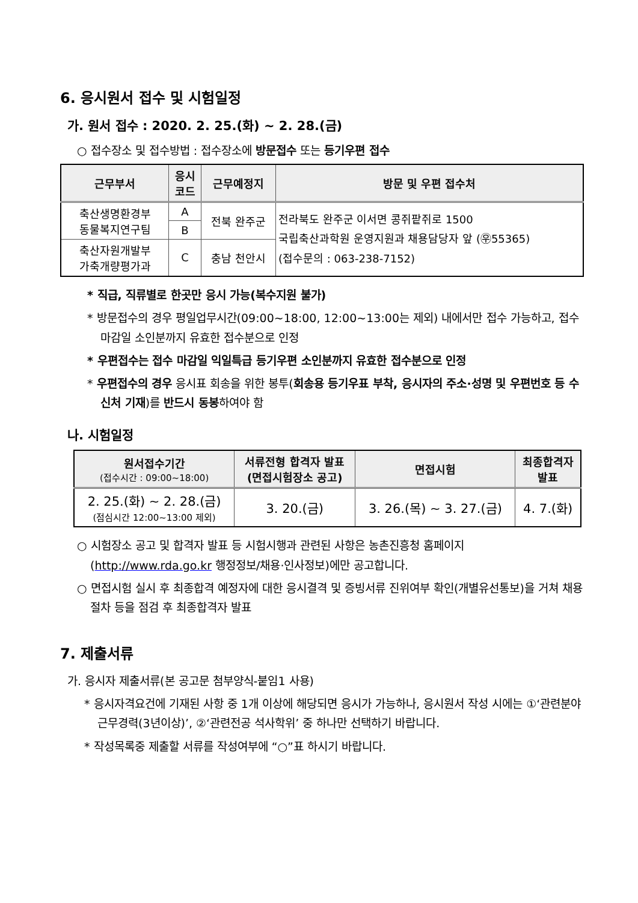6. 응시원서 접수 및 시험일정
가. 원서 접수 : 2020. 2. 25.(화) ~ 2. 28.(금)
○ 접수장소 및 접수방법 : 접수장소에 방문접수 또는 등기우편 접수
| 근무부서 | 응시 코드 | 근무예정지 | 방문 및 우편 접수처 |
| --- | --- | --- | --- |
| 축산생명환경부 동물복지연구팀 | A | 전북 완주군 | 전라북도 완주군 이서면 콩쥐팥쥐로 1500 국립축산과학원 운영지원과 채용담당자 앞 (㉾55365) (접수문의 : 063-238-7152) |
| | B | | |
| 축산자원개발부 가축개량평가과 | C | 충남 천안시 | |
* 직급, 직류별로 한곳만 응시 가능(복수지원 불가)
* 방문접수의 경우 평일업무시간(09:00~18:00, 12:00~13:00는 제외) 내에서만 접수 가능하고, 접수마감일 소인분까지 유효한 접수분으로 인정
* 우편접수는 접수 마감일 익일특급 등기우편 소인분까지 유효한 접수분으로 인정
* 우편접수의 경우 응시표 회송을 위한 봉투(회송용 등기우표 부착, 응시자의 주소·성명 및 우편번호 등 수신처 기재)를 반드시 동봉하여야 함
나. 시험일정
| 원서접수기간 (접수시간 : 09:00~18:00) | 서류전형 합격자 발표 (면접시험장소 공고) | 면접시험 | 최종합격자 발표 |
| --- | --- | --- | --- |
| 2. 25.(화) ~ 2. 28.(금) (점심시간 12:00~13:00 제외) | 3. 20.(금) | 3. 26.(목) ~ 3. 27.(금) | 4. 7.(화) |
○ 시험장소 공고 및 합격자 발표 등 시험시행과 관련된 사항은 농촌진흥청 홈페이지(http://www.rda.go.kr 행정정보/채용·인사정보)에만 공고합니다.
○ 면접시험 실시 후 최종합격 예정자에 대한 응시결격 및 증빙서류 진위여부 확인(개별유선통보)을 거쳐 채용절차 등을 점검 후 최종합격자 발표
7. 제출서류
가. 응시자 제출서류(본 공고문 첨부양식-붙임1 사용)
* 응시자격요건에 기재된 사항 중 1개 이상에 해당되면 응시가 가능하나, 응시원서 작성 시에는 ①‘관련분야 근무경력(3년이상)’, ②‘관련전공 석사학위’ 중 하나만 선택하기 바랍니다.
* 작성목록중 제출할 서류를 작성여부에 “○”표 하시기 바랍니다.